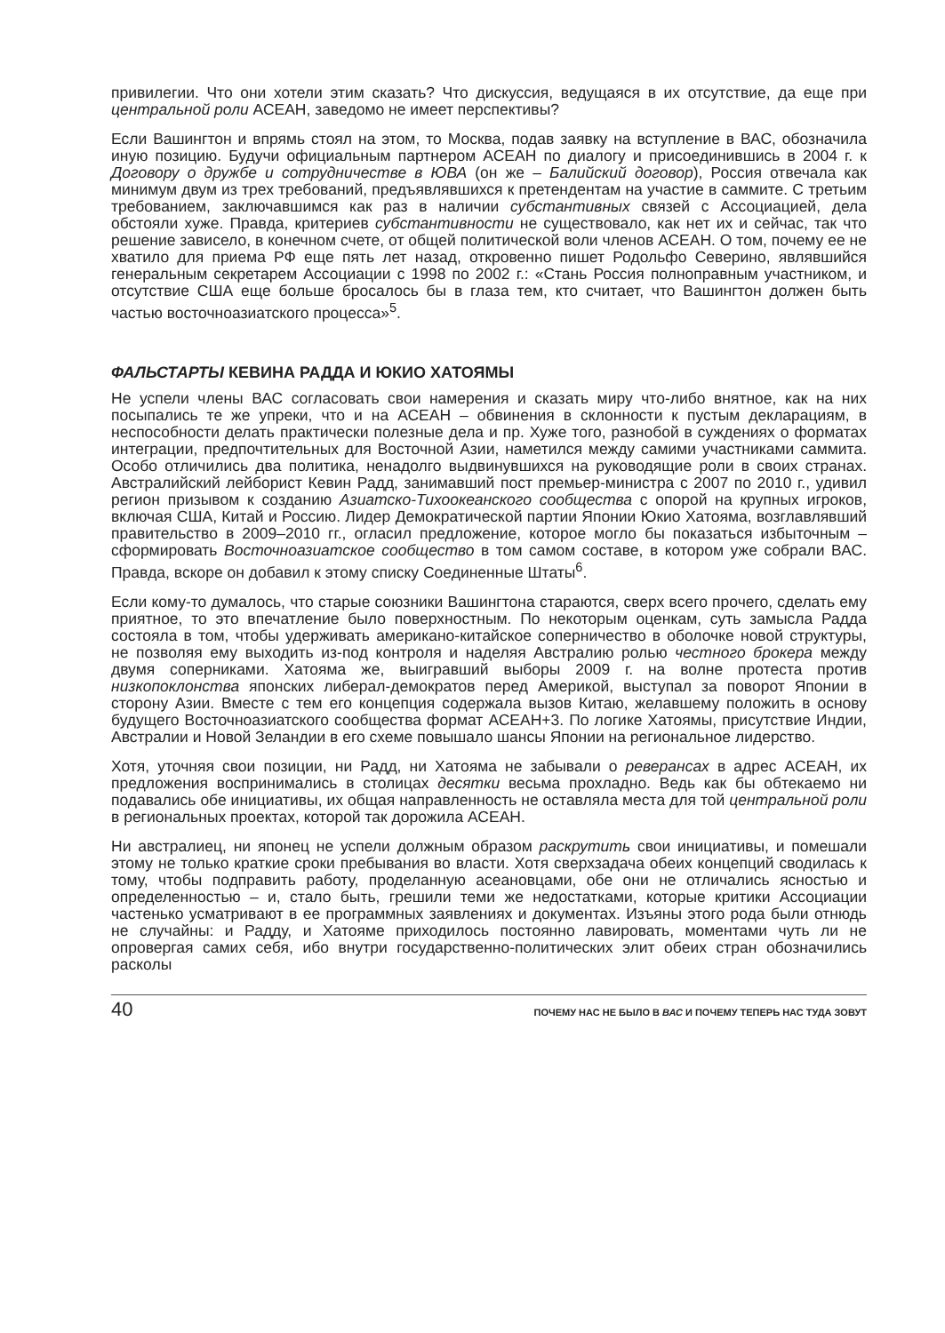привилегии. Что они хотели этим сказать? Что дискуссия, ведущаяся в их отсутствие, да еще при центральной роли АСЕАН, заведомо не имеет перспективы?
Если Вашингтон и впрямь стоял на этом, то Москва, подав заявку на вступление в ВАС, обозначила иную позицию. Будучи официальным партнером АСЕАН по диалогу и присоединившись в 2004 г. к Договору о дружбе и сотрудничестве в ЮВА (он же – Балийский договор), Россия отвечала как минимум двум из трех требований, предъявлявшихся к претендентам на участие в саммите. С третьим требованием, заключавшимся как раз в наличии субстантивных связей с Ассоциацией, дела обстояли хуже. Правда, критериев субстантивности не существовало, как нет их и сейчас, так что решение зависело, в конечном счете, от общей политической воли членов АСЕАН. О том, почему ее не хватило для приема РФ еще пять лет назад, откровенно пишет Родольфо Северино, являвшийся генеральным секретарем Ассоциации с 1998 по 2002 г.: «Стань Россия полноправным участником, и отсутствие США еще больше бросалось бы в глаза тем, кто считает, что Вашингтон должен быть частью восточноазиатского процесса»<sup>5</sup>.
ФАЛЬСТАРТЫ КЕВИНА РАДДА И ЮКИО ХАТОЯМЫ
Не успели члены ВАС согласовать свои намерения и сказать миру что-либо внятное, как на них посыпались те же упреки, что и на АСЕАН – обвинения в склонности к пустым декларациям, в неспособности делать практически полезные дела и пр. Хуже того, разнобой в суждениях о форматах интеграции, предпочтительных для Восточной Азии, наметился между самими участниками саммита. Особо отличились два политика, ненадолго выдвинувшихся на руководящие роли в своих странах. Австралийский лейборист Кевин Радд, занимавший пост премьер-министра с 2007 по 2010 г., удивил регион призывом к созданию Азиатско-Тихоокеанского сообщества с опорой на крупных игроков, включая США, Китай и Россию. Лидер Демократической партии Японии Юкио Хатояма, возглавлявший правительство в 2009–2010 гг., огласил предложение, которое могло бы показаться избыточным – сформировать Восточноазиатское сообщество в том самом составе, в котором уже собрали ВАС. Правда, вскоре он добавил к этому списку Соединенные Штаты<sup>6</sup>.
Если кому-то думалось, что старые союзники Вашингтона стараются, сверх всего прочего, сделать ему приятное, то это впечатление было поверхностным. По некоторым оценкам, суть замысла Радда состояла в том, чтобы удерживать американо-китайское соперничество в оболочке новой структуры, не позволяя ему выходить из-под контроля и наделяя Австралию ролью честного брокера между двумя соперниками. Хатояма же, выигравший выборы 2009 г. на волне протеста против низкопоклонства японских либерал-демократов перед Америкой, выступал за поворот Японии в сторону Азии. Вместе с тем его концепция содержала вызов Китаю, желавшему положить в основу будущего Восточноазиатского сообщества формат АСЕАН+3. По логике Хатоямы, присутствие Индии, Австралии и Новой Зеландии в его схеме повышало шансы Японии на региональное лидерство.
Хотя, уточняя свои позиции, ни Радд, ни Хатояма не забывали о реверансах в адрес АСЕАН, их предложения воспринимались в столицах десятки весьма прохладно. Ведь как бы обтекаемо ни подавались обе инициативы, их общая направленность не оставляла места для той центральной роли в региональных проектах, которой так дорожила АСЕАН.
Ни австралиец, ни японец не успели должным образом раскрутить свои инициативы, и помешали этому не только краткие сроки пребывания во власти. Хотя сверхзадача обеих концепций сводилась к тому, чтобы подправить работу, проделанную асеановцами, обе они не отличались ясностью и определенностью – и, стало быть, грешили теми же недостатками, которые критики Ассоциации частенько усматривают в ее программных заявлениях и документах. Изъяны этого рода были отнюдь не случайны: и Радду, и Хатояме приходилось постоянно лавировать, моментами чуть ли не опровергая самих себя, ибо внутри государственно-политических элит обеих стран обозначились расколы
40 ПОЧЕМУ НАС НЕ БЫЛО В ВАС И ПОЧЕМУ ТЕПЕРЬ НАС ТУДА ЗОВУТ